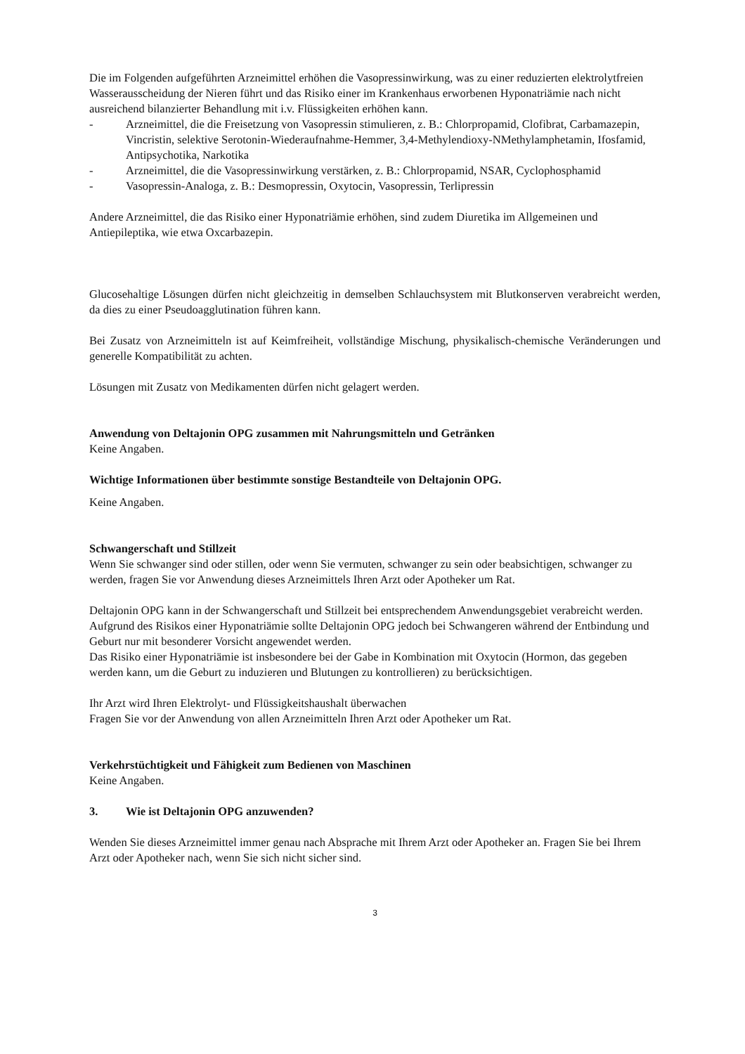Die im Folgenden aufgeführten Arzneimittel erhöhen die Vasopressinwirkung, was zu einer reduzierten elektrolytfreien Wasserausscheidung der Nieren führt und das Risiko einer im Krankenhaus erworbenen Hyponatriämie nach nicht ausreichend bilanzierter Behandlung mit i.v. Flüssigkeiten erhöhen kann.
- Arzneimittel, die die Freisetzung von Vasopressin stimulieren, z. B.: Chlorpropamid, Clofibrat, Carbamazepin, Vincristin, selektive Serotonin-Wiederaufnahme-Hemmer, 3,4-Methylendioxy-NMethylamphetamin, Ifosfamid, Antipsychotika, Narkotika
- Arzneimittel, die die Vasopressinwirkung verstärken, z. B.: Chlorpropamid, NSAR, Cyclophosphamid
- Vasopressin-Analoga, z. B.: Desmopressin, Oxytocin, Vasopressin, Terlipressin
Andere Arzneimittel, die das Risiko einer Hyponatriämie erhöhen, sind zudem Diuretika im Allgemeinen und Antiepileptika, wie etwa Oxcarbazepin.
Glucosehaltige Lösungen dürfen nicht gleichzeitig in demselben Schlauchsystem mit Blutkonserven verabreicht werden, da dies zu einer Pseudoagglutination führen kann.
Bei Zusatz von Arzneimitteln ist auf Keimfreiheit, vollständige Mischung, physikalisch-chemische Veränderungen und generelle Kompatibilität zu achten.
Lösungen mit Zusatz von Medikamenten dürfen nicht gelagert werden.
Anwendung von Deltajonin OPG zusammen mit Nahrungsmitteln und Getränken
Keine Angaben.
Wichtige Informationen über bestimmte sonstige Bestandteile von Deltajonin OPG.
Keine Angaben.
Schwangerschaft und Stillzeit
Wenn Sie schwanger sind oder stillen, oder wenn Sie vermuten, schwanger zu sein oder beabsichtigen, schwanger zu werden, fragen Sie vor Anwendung dieses Arzneimittels Ihren Arzt oder Apotheker um Rat.
Deltajonin OPG kann in der Schwangerschaft und Stillzeit bei entsprechendem Anwendungsgebiet verabreicht werden.
Aufgrund des Risikos einer Hyponatriämie sollte Deltajonin OPG jedoch bei Schwangeren während der Entbindung und Geburt nur mit besonderer Vorsicht angewendet werden.
Das Risiko einer Hyponatriämie ist insbesondere bei der Gabe in Kombination mit Oxytocin (Hormon, das gegeben werden kann, um die Geburt zu induzieren und Blutungen zu kontrollieren) zu berücksichtigen.
Ihr Arzt wird Ihren Elektrolyt- und Flüssigkeitshaushalt überwachen
Fragen Sie vor der Anwendung von allen Arzneimitteln Ihren Arzt oder Apotheker um Rat.
Verkehrstüchtigkeit und Fähigkeit zum Bedienen von Maschinen
Keine Angaben.
3. Wie ist Deltajonin OPG anzuwenden?
Wenden Sie dieses Arzneimittel immer genau nach Absprache mit Ihrem Arzt oder Apotheker an. Fragen Sie bei Ihrem Arzt oder Apotheker nach, wenn Sie sich nicht sicher sind.
3